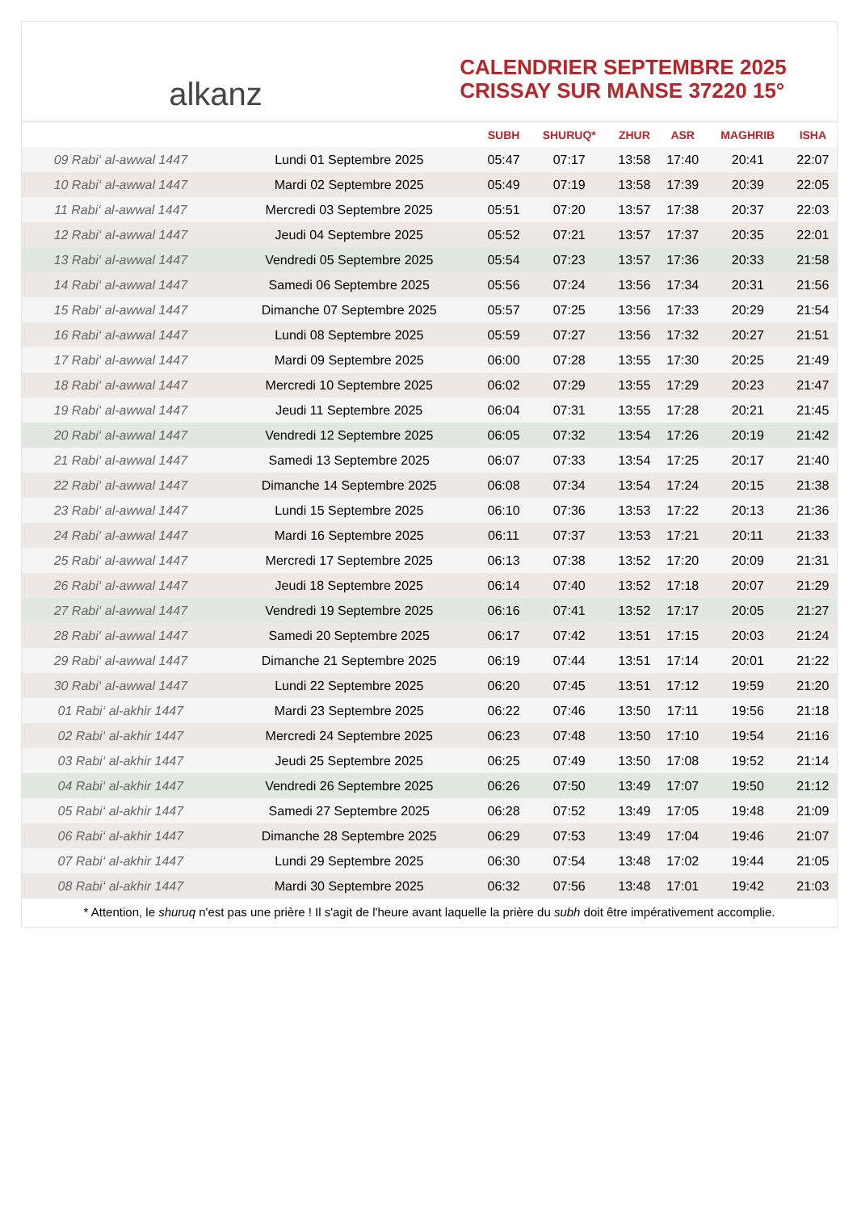alkanz
CALENDRIER SEPTEMBRE 2025
CRISSAY SUR MANSE 37220 15°
| | | SUBH | SHURUQ* | ZHUR | ASR | MAGHRIB | ISHA |
| --- | --- | --- | --- | --- | --- | --- | --- |
| 09 Rabi‘ al-awwal 1447 | Lundi 01 Septembre 2025 | 05:47 | 07:17 | 13:58 | 17:40 | 20:41 | 22:07 |
| 10 Rabi‘ al-awwal 1447 | Mardi 02 Septembre 2025 | 05:49 | 07:19 | 13:58 | 17:39 | 20:39 | 22:05 |
| 11 Rabi‘ al-awwal 1447 | Mercredi 03 Septembre 2025 | 05:51 | 07:20 | 13:57 | 17:38 | 20:37 | 22:03 |
| 12 Rabi‘ al-awwal 1447 | Jeudi 04 Septembre 2025 | 05:52 | 07:21 | 13:57 | 17:37 | 20:35 | 22:01 |
| 13 Rabi‘ al-awwal 1447 | Vendredi 05 Septembre 2025 | 05:54 | 07:23 | 13:57 | 17:36 | 20:33 | 21:58 |
| 14 Rabi‘ al-awwal 1447 | Samedi 06 Septembre 2025 | 05:56 | 07:24 | 13:56 | 17:34 | 20:31 | 21:56 |
| 15 Rabi‘ al-awwal 1447 | Dimanche 07 Septembre 2025 | 05:57 | 07:25 | 13:56 | 17:33 | 20:29 | 21:54 |
| 16 Rabi‘ al-awwal 1447 | Lundi 08 Septembre 2025 | 05:59 | 07:27 | 13:56 | 17:32 | 20:27 | 21:51 |
| 17 Rabi‘ al-awwal 1447 | Mardi 09 Septembre 2025 | 06:00 | 07:28 | 13:55 | 17:30 | 20:25 | 21:49 |
| 18 Rabi‘ al-awwal 1447 | Mercredi 10 Septembre 2025 | 06:02 | 07:29 | 13:55 | 17:29 | 20:23 | 21:47 |
| 19 Rabi‘ al-awwal 1447 | Jeudi 11 Septembre 2025 | 06:04 | 07:31 | 13:55 | 17:28 | 20:21 | 21:45 |
| 20 Rabi‘ al-awwal 1447 | Vendredi 12 Septembre 2025 | 06:05 | 07:32 | 13:54 | 17:26 | 20:19 | 21:42 |
| 21 Rabi‘ al-awwal 1447 | Samedi 13 Septembre 2025 | 06:07 | 07:33 | 13:54 | 17:25 | 20:17 | 21:40 |
| 22 Rabi‘ al-awwal 1447 | Dimanche 14 Septembre 2025 | 06:08 | 07:34 | 13:54 | 17:24 | 20:15 | 21:38 |
| 23 Rabi‘ al-awwal 1447 | Lundi 15 Septembre 2025 | 06:10 | 07:36 | 13:53 | 17:22 | 20:13 | 21:36 |
| 24 Rabi‘ al-awwal 1447 | Mardi 16 Septembre 2025 | 06:11 | 07:37 | 13:53 | 17:21 | 20:11 | 21:33 |
| 25 Rabi‘ al-awwal 1447 | Mercredi 17 Septembre 2025 | 06:13 | 07:38 | 13:52 | 17:20 | 20:09 | 21:31 |
| 26 Rabi‘ al-awwal 1447 | Jeudi 18 Septembre 2025 | 06:14 | 07:40 | 13:52 | 17:18 | 20:07 | 21:29 |
| 27 Rabi‘ al-awwal 1447 | Vendredi 19 Septembre 2025 | 06:16 | 07:41 | 13:52 | 17:17 | 20:05 | 21:27 |
| 28 Rabi‘ al-awwal 1447 | Samedi 20 Septembre 2025 | 06:17 | 07:42 | 13:51 | 17:15 | 20:03 | 21:24 |
| 29 Rabi‘ al-awwal 1447 | Dimanche 21 Septembre 2025 | 06:19 | 07:44 | 13:51 | 17:14 | 20:01 | 21:22 |
| 30 Rabi‘ al-awwal 1447 | Lundi 22 Septembre 2025 | 06:20 | 07:45 | 13:51 | 17:12 | 19:59 | 21:20 |
| 01 Rabi‘ al-akhir 1447 | Mardi 23 Septembre 2025 | 06:22 | 07:46 | 13:50 | 17:11 | 19:56 | 21:18 |
| 02 Rabi‘ al-akhir 1447 | Mercredi 24 Septembre 2025 | 06:23 | 07:48 | 13:50 | 17:10 | 19:54 | 21:16 |
| 03 Rabi‘ al-akhir 1447 | Jeudi 25 Septembre 2025 | 06:25 | 07:49 | 13:50 | 17:08 | 19:52 | 21:14 |
| 04 Rabi‘ al-akhir 1447 | Vendredi 26 Septembre 2025 | 06:26 | 07:50 | 13:49 | 17:07 | 19:50 | 21:12 |
| 05 Rabi‘ al-akhir 1447 | Samedi 27 Septembre 2025 | 06:28 | 07:52 | 13:49 | 17:05 | 19:48 | 21:09 |
| 06 Rabi‘ al-akhir 1447 | Dimanche 28 Septembre 2025 | 06:29 | 07:53 | 13:49 | 17:04 | 19:46 | 21:07 |
| 07 Rabi‘ al-akhir 1447 | Lundi 29 Septembre 2025 | 06:30 | 07:54 | 13:48 | 17:02 | 19:44 | 21:05 |
| 08 Rabi‘ al-akhir 1447 | Mardi 30 Septembre 2025 | 06:32 | 07:56 | 13:48 | 17:01 | 19:42 | 21:03 |
* Attention, le shuruq n'est pas une prière ! Il s'agit de l'heure avant laquelle la prière du subh doit être impérativement accomplie.